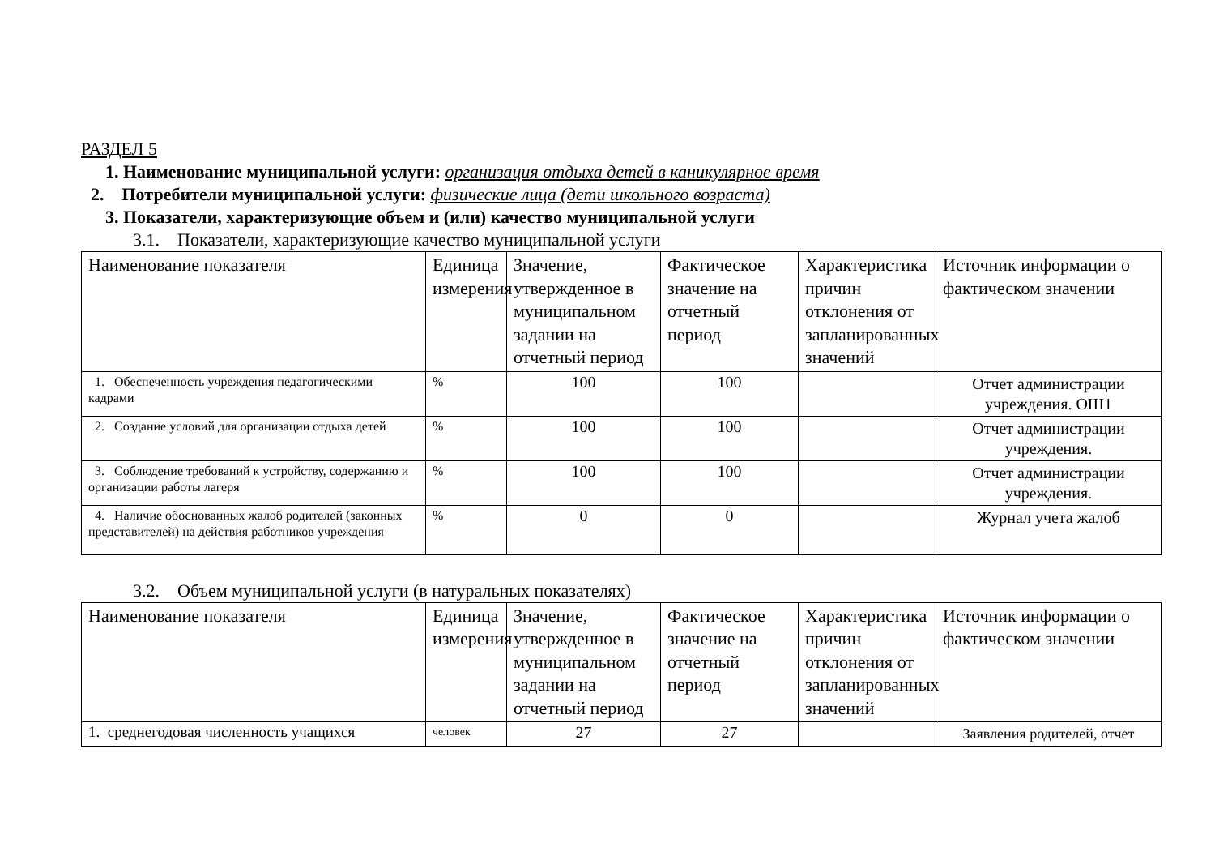РАЗДЕЛ 5
1. Наименование муниципальной услуги: организация отдыха детей в каникулярное время
2. Потребители муниципальной услуги: физические лица (дети школьного возраста)
3. Показатели, характеризующие объем и (или) качество муниципальной услуги
3.1. Показатели, характеризующие качество муниципальной услуги
| Наименование показателя | Единица измерения | Значение, утвержденное в муниципальном задании на отчетный период | Фактическое значение на отчетный период | Характеристика причин отклонения от запланированных значений | Источник информации о фактическом значении |
| --- | --- | --- | --- | --- | --- |
| 1. Обеспеченность учреждения педагогическими кадрами | % | 100 | 100 | | Отчет администрации учреждения. ОШ1 |
| 2. Создание условий для организации отдыха детей | % | 100 | 100 | | Отчет администрации учреждения. |
| 3. Соблюдение требований к устройству, содержанию и организации работы лагеря | % | 100 | 100 | | Отчет администрации учреждения. |
| 4. Наличие обоснованных жалоб родителей (законных представителей) на действия работников учреждения | % | 0 | 0 | | Журнал учета жалоб |
3.2. Объем муниципальной услуги (в натуральных показателях)
| Наименование показателя | Единица измерения | Значение, утвержденное в муниципальном задании на отчетный период | Фактическое значение на отчетный период | Характеристика причин отклонения от запланированных значений | Источник информации о фактическом значении |
| --- | --- | --- | --- | --- | --- |
| 1. среднегодовая численность учащихся | человек | 27 | 27 | | Заявления родителей, отчет |